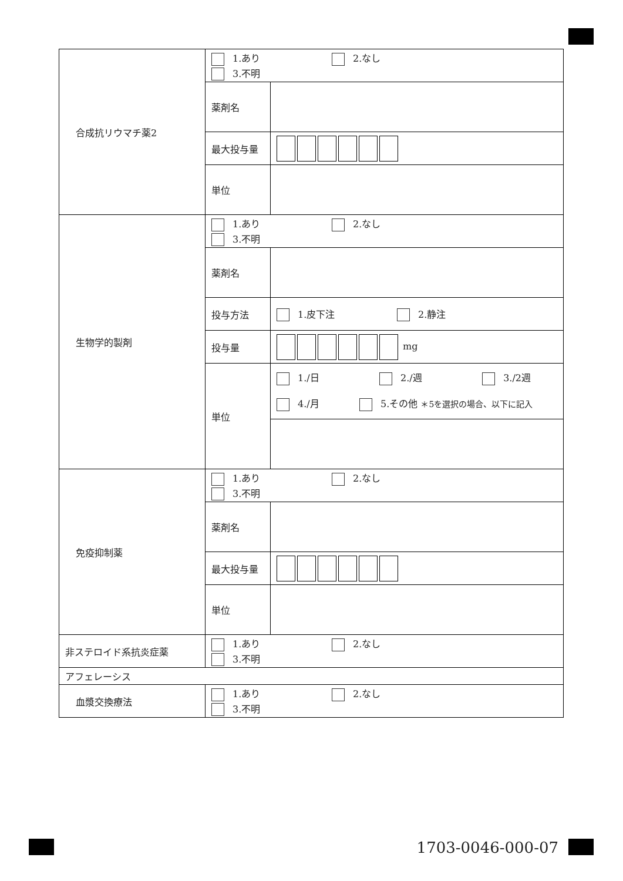| 合成抗リウマチ薬2 | 1.あり 2.なし 3.不明 | |
| | 薬剤名 | |
| | 最大投与量 | |
| | 単位 | |
| 生物学的製剤 | 1.あり 2.なし 3.不明 | |
| | 薬剤名 | |
| | 投与方法 | 1.皮下注 2.静注 |
| | 投与量 | mg |
| | 単位 | 1./日 2./週 3./2週 4./月 5.その他 ＊5を選択の場合、以下に記入 |
| 免疫抑制薬 | 1.あり 2.なし 3.不明 | |
| | 薬剤名 | |
| | 最大投与量 | |
| | 単位 | |
| 非ステロイド系抗炎症薬 | 1.あり 2.なし 3.不明 | |
| アフェレーシス | | |
| 血漿交換療法 | 1.あり 2.なし 3.不明 | |
1703-0046-000-07